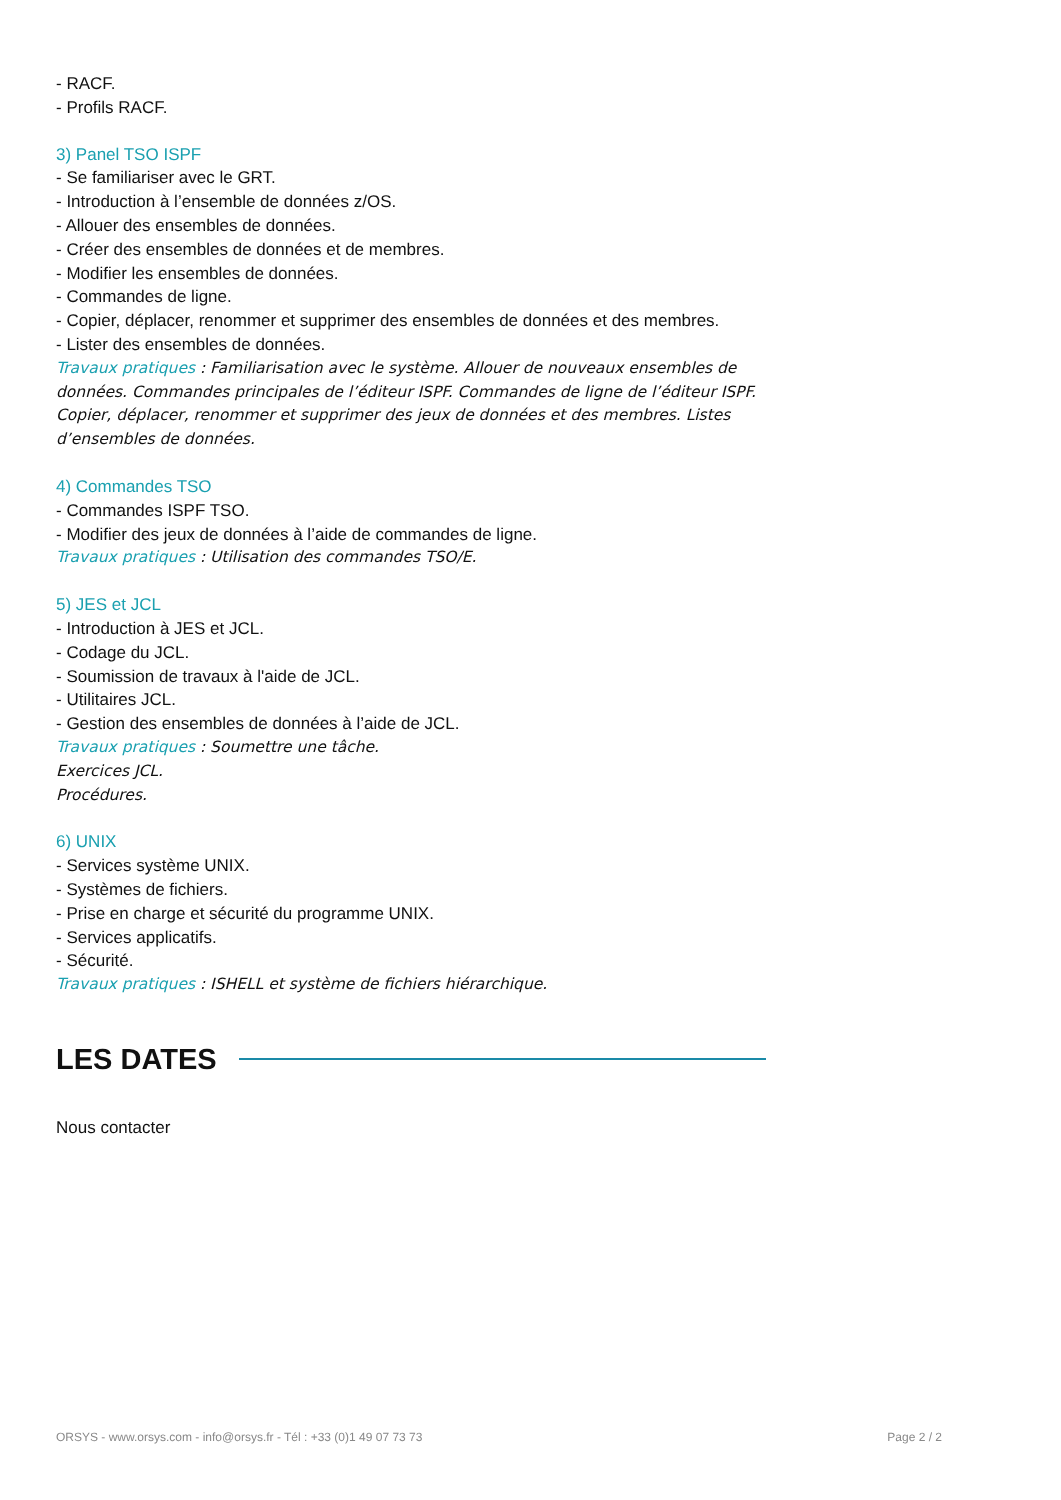- RACF.
- Profils RACF.
3) Panel TSO ISPF
- Se familiariser avec le GRT.
- Introduction à l’ensemble de données z/OS.
- Allouer des ensembles de données.
- Créer des ensembles de données et de membres.
- Modifier les ensembles de données.
- Commandes de ligne.
- Copier, déplacer, renommer et supprimer des ensembles de données et des membres.
- Lister des ensembles de données.
Travaux pratiques : Familiarisation avec le système. Allouer de nouveaux ensembles de données. Commandes principales de l’éditeur ISPF. Commandes de ligne de l’éditeur ISPF. Copier, déplacer, renommer et supprimer des jeux de données et des membres. Listes d’ensembles de données.
4) Commandes TSO
- Commandes ISPF TSO.
- Modifier des jeux de données à l’aide de commandes de ligne.
Travaux pratiques : Utilisation des commandes TSO/E.
5) JES et JCL
- Introduction à JES et JCL.
- Codage du JCL.
- Soumission de travaux à l'aide de JCL.
- Utilitaires JCL.
- Gestion des ensembles de données à l’aide de JCL.
Travaux pratiques : Soumettre une tâche.
Exercices JCL.
Procédures.
6) UNIX
- Services système UNIX.
- Systèmes de fichiers.
- Prise en charge et sécurité du programme UNIX.
- Services applicatifs.
- Sécurité.
Travaux pratiques : ISHELL et système de fichiers hiérarchique.
LES DATES
Nous contacter
ORSYS - www.orsys.com - info@orsys.fr - Tél : +33 (0)1 49 07 73 73 Page 2 / 2